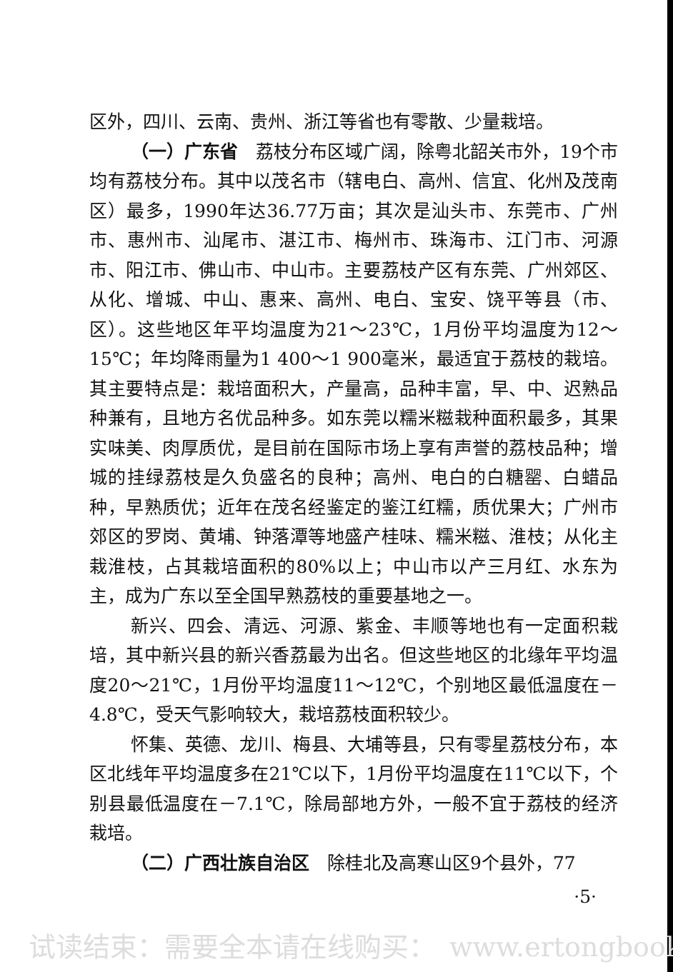区外，四川、云南、贵州、浙江等省也有零散、少量栽培。
（一）广东省　荔枝分布区域广阔，除粤北韶关市外，19个市均有荔枝分布。其中以茂名市（辖电白、高州、信宜、化州及茂南区）最多，1990年达36.77万亩；其次是汕头市、东莞市、广州市、惠州市、汕尾市、湛江市、梅州市、珠海市、江门市、河源市、阳江市、佛山市、中山市。主要荔枝产区有东莞、广州郊区、从化、增城、中山、惠来、高州、电白、宝安、饶平等县（市、区）。这些地区年平均温度为21～23℃，1月份平均温度为12～15℃；年均降雨量为1 400～1 900毫米，最适宜于荔枝的栽培。其主要特点是：栽培面积大，产量高，品种丰富，早、中、迟熟品种兼有，且地方名优品种多。如东莞以糯米糍栽种面积最多，其果实味美、肉厚质优，是目前在国际市场上享有声誉的荔枝品种；增城的挂绿荔枝是久负盛名的良种；高州、电白的白糖罂、白蜡品种，早熟质优；近年在茂名经鉴定的鉴江红糯，质优果大；广州市郊区的罗岗、黄埔、钟落潭等地盛产桂味、糯米糍、淮枝；从化主栽淮枝，占其栽培面积的80%以上；中山市以产三月红、水东为主，成为广东以至全国早熟荔枝的重要基地之一。
新兴、四会、清远、河源、紫金、丰顺等地也有一定面积栽培，其中新兴县的新兴香荔最为出名。但这些地区的北缘年平均温度20～21℃，1月份平均温度11～12℃，个别地区最低温度在－4.8℃，受天气影响较大，栽培荔枝面积较少。
怀集、英德、龙川、梅县、大埔等县，只有零星荔枝分布，本区北线年平均温度多在21℃以下，1月份平均温度在11℃以下，个别县最低温度在－7.1℃，除局部地方外，一般不宜于荔枝的经济栽培。
（二）广西壮族自治区　除桂北及高寒山区9个县外，77
·5·
试读结束：需要全本请在线购买：　www.ertongbook